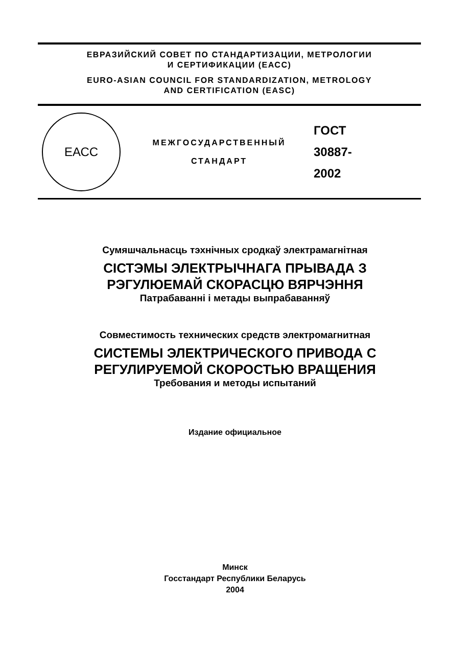ЕВРАЗИЙСКИЙ СОВЕТ ПО СТАНДАРТИЗАЦИИ, МЕТРОЛОГИИ
И СЕРТИФИКАЦИИ (ЕАСС)
EURO-ASIAN COUNCIL FOR STANDARDIZATION, METROLOGY
AND CERTIFICATION (EASC)
ЕАСС
МЕЖГОСУДАРСТВЕННЫЙ
СТАНДАРТ
ГОСТ
30887-
2002
Сумяшчальнасць тэхнічных сродкаў электрамагнітная
СІСТЭМЫ ЭЛЕКТРЫЧНАГА ПРЫВАДА З
РЭГУЛЮЕМАЙ СКОРАСЦЮ ВЯРЧЭННЯ
Патрабаванні і метады выпрабаванняў
Совместимость технических средств электромагнитная
СИСТЕМЫ ЭЛЕКТРИЧЕСКОГО ПРИВОДА С
РЕГУЛИРУЕМОЙ СКОРОСТЬЮ ВРАЩЕНИЯ
Требования и методы испытаний
Издание официальное
Минск
Госстандарт Республики Беларусь
2004